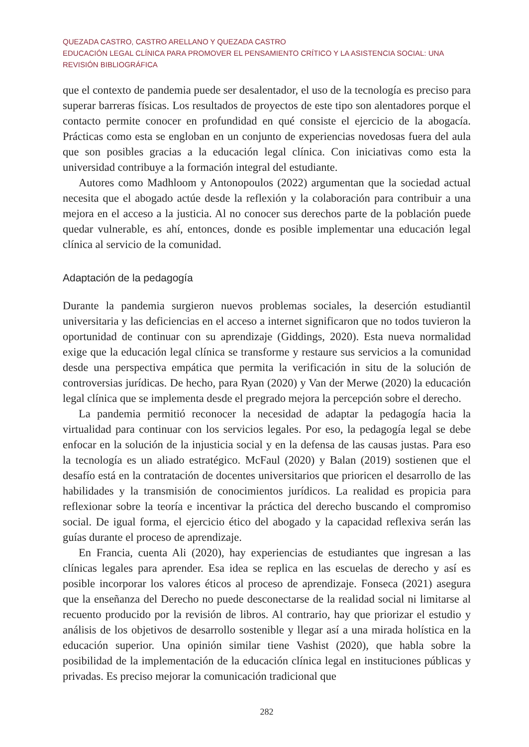QUEZADA CASTRO, CASTRO ARELLANO Y QUEZADA CASTRO
EDUCACIÓN LEGAL CLÍNICA PARA PROMOVER EL PENSAMIENTO CRÍTICO Y LA ASISTENCIA SOCIAL: UNA REVISIÓN BIBLIOGRÁFICA
que el contexto de pandemia puede ser desalentador, el uso de la tecnología es preciso para superar barreras físicas. Los resultados de proyectos de este tipo son alentadores porque el contacto permite conocer en profundidad en qué consiste el ejercicio de la abogacía. Prácticas como esta se engloban en un conjunto de experiencias novedosas fuera del aula que son posibles gracias a la educación legal clínica. Con iniciativas como esta la universidad contribuye a la formación integral del estudiante.
Autores como Madhloom y Antonopoulos (2022) argumentan que la sociedad actual necesita que el abogado actúe desde la reflexión y la colaboración para contribuir a una mejora en el acceso a la justicia. Al no conocer sus derechos parte de la población puede quedar vulnerable, es ahí, entonces, donde es posible implementar una educación legal clínica al servicio de la comunidad.
Adaptación de la pedagogía
Durante la pandemia surgieron nuevos problemas sociales, la deserción estudiantil universitaria y las deficiencias en el acceso a internet significaron que no todos tuvieron la oportunidad de continuar con su aprendizaje (Giddings, 2020). Esta nueva normalidad exige que la educación legal clínica se transforme y restaure sus servicios a la comunidad desde una perspectiva empática que permita la verificación in situ de la solución de controversias jurídicas. De hecho, para Ryan (2020) y Van der Merwe (2020) la educación legal clínica que se implementa desde el pregrado mejora la percepción sobre el derecho.
La pandemia permitió reconocer la necesidad de adaptar la pedagogía hacia la virtualidad para continuar con los servicios legales. Por eso, la pedagogía legal se debe enfocar en la solución de la injusticia social y en la defensa de las causas justas. Para eso la tecnología es un aliado estratégico. McFaul (2020) y Balan (2019) sostienen que el desafío está en la contratación de docentes universitarios que prioricen el desarrollo de las habilidades y la transmisión de conocimientos jurídicos. La realidad es propicia para reflexionar sobre la teoría e incentivar la práctica del derecho buscando el compromiso social. De igual forma, el ejercicio ético del abogado y la capacidad reflexiva serán las guías durante el proceso de aprendizaje.
En Francia, cuenta Ali (2020), hay experiencias de estudiantes que ingresan a las clínicas legales para aprender. Esa idea se replica en las escuelas de derecho y así es posible incorporar los valores éticos al proceso de aprendizaje. Fonseca (2021) asegura que la enseñanza del Derecho no puede desconectarse de la realidad social ni limitarse al recuento producido por la revisión de libros. Al contrario, hay que priorizar el estudio y análisis de los objetivos de desarrollo sostenible y llegar así a una mirada holística en la educación superior. Una opinión similar tiene Vashist (2020), que habla sobre la posibilidad de la implementación de la educación clínica legal en instituciones públicas y privadas. Es preciso mejorar la comunicación tradicional que
282